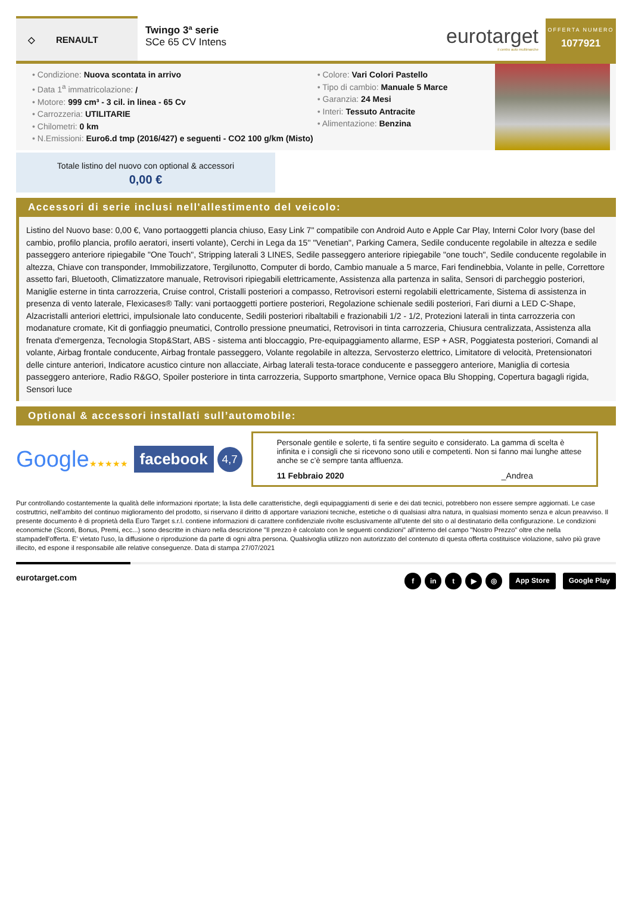◇ RENAULT
Twingo 3ª serie
SCe 65 CV Intens
eurotarget
il centro auto multimarche
OFFERTA NUMERO
1077921
Condizione: Nuova scontata in arrivo
Data 1<sup>a</sup> immatricolazione: /
Motore: 999 cm³ - 3 cil. in linea - 65 Cv
Carrozzeria: UTILITARIE
Chilometri: 0 km
N.Emissioni: Euro6.d tmp (2016/427) e seguenti - CO2 100 g/km (Misto)
Colore: Vari Colori Pastello
Tipo di cambio: Manuale 5 Marce
Garanzia: 24 Mesi
Interi: Tessuto Antracite
Alimentazione: Benzina
Totale listino del nuovo con optional & accessori
0,00 €
Accessori di serie inclusi nell'allestimento del veicolo:
Listino del Nuovo base: 0,00 €, Vano portaoggetti plancia chiuso, Easy Link 7" compatibile con Android Auto e Apple Car Play, Interni Color Ivory (base del cambio, profilo plancia, profilo aeratori, inserti volante), Cerchi in Lega da 15'' "Venetian", Parking Camera, Sedile conducente regolabile in altezza e sedile passeggero anteriore ripiegabile "One Touch", Stripping laterali 3 LINES, Sedile passeggero anteriore ripiegabile "one touch", Sedile conducente regolabile in altezza, Chiave con transponder, Immobilizzatore, Tergilunotto, Computer di bordo, Cambio manuale a 5 marce, Fari fendinebbia, Volante in pelle, Correttore assetto fari, Bluetooth, Climatizzatore manuale, Retrovisori ripiegabili elettricamente, Assistenza alla partenza in salita, Sensori di parcheggio posteriori, Maniglie esterne in tinta carrozzeria, Cruise control, Cristalli posteriori a compasso, Retrovisori esterni regolabili elettricamente, Sistema di assistenza in presenza di vento laterale, Flexicases® Tally: vani portaoggetti portiere posteriori, Regolazione schienale sedili posteriori, Fari diurni a LED C-Shape, Alzacristalli anteriori elettrici, impulsionale lato conducente, Sedili posteriori ribaltabili e frazionabili 1/2 - 1/2, Protezioni laterali in tinta carrozzeria con modanature cromate, Kit di gonfiaggio pneumatici, Controllo pressione pneumatici, Retrovisori in tinta carrozzeria, Chiusura centralizzata, Assistenza alla frenata d'emergenza, Tecnologia Stop&Start, ABS - sistema anti bloccaggio, Pre-equipaggiamento allarme, ESP + ASR, Poggiatesta posteriori, Comandi al volante, Airbag frontale conducente, Airbag frontale passeggero, Volante regolabile in altezza, Servosterzo elettrico, Limitatore di velocità, Pretensionatori delle cinture anteriori, Indicatore acustico cinture non allacciate, Airbag laterali testa-torace conducente e passeggero anteriore, Maniglia di cortesia passeggero anteriore, Radio R&GO, Spoiler posteriore in tinta carrozzeria, Supporto smartphone, Vernice opaca Blu Shopping, Copertura bagagli rigida, Sensori luce
Optional & accessori installati sull’automobile:
Google★★★★★ facebook 4,7
Personale gentile e solerte, ti fa sentire seguito e considerato. La gamma di scelta è infinita e i consigli che si ricevono sono utili e competenti. Non si fanno mai lunghe attese anche se c’è sempre tanta affluenza.
11 Febbraio 2020 _Andrea
Pur controllando costantemente la qualità delle informazioni riportate; la lista delle caratteristiche, degli equipaggiamenti di serie e dei dati tecnici, potrebbero non essere sempre aggiornati. Le case costruttrici, nell'ambito del continuo miglioramento del prodotto, si riservano il diritto di apportare variazioni tecniche, estetiche o di qualsiasi altra natura, in qualsiasi momento senza e alcun preavviso. Il presente documento è di proprietà della Euro Target s.r.l. contiene informazioni di carattere confidenziale rivolte esclusivamente all'utente del sito o al destinatario della configurazione. Le condizioni economiche (Sconti, Bonus, Premi, ecc...) sono descritte in chiaro nella descrizione "Il prezzo è calcolato con le seguenti condizioni" all'interno del campo "Nostro Prezzo" oltre che nella stampadell'offerta. E' vietato l'uso, la diffusione o riproduzione da parte di ogni altra persona. Qualsivoglia utilizzo non autorizzato del contenuto di questa offerta costituisce violazione, salvo più grave illecito, ed espone il responsabile alle relative conseguenze. Data di stampa 27/07/2021
eurotarget.com
fin t ▶ ◎ App Store Google Play